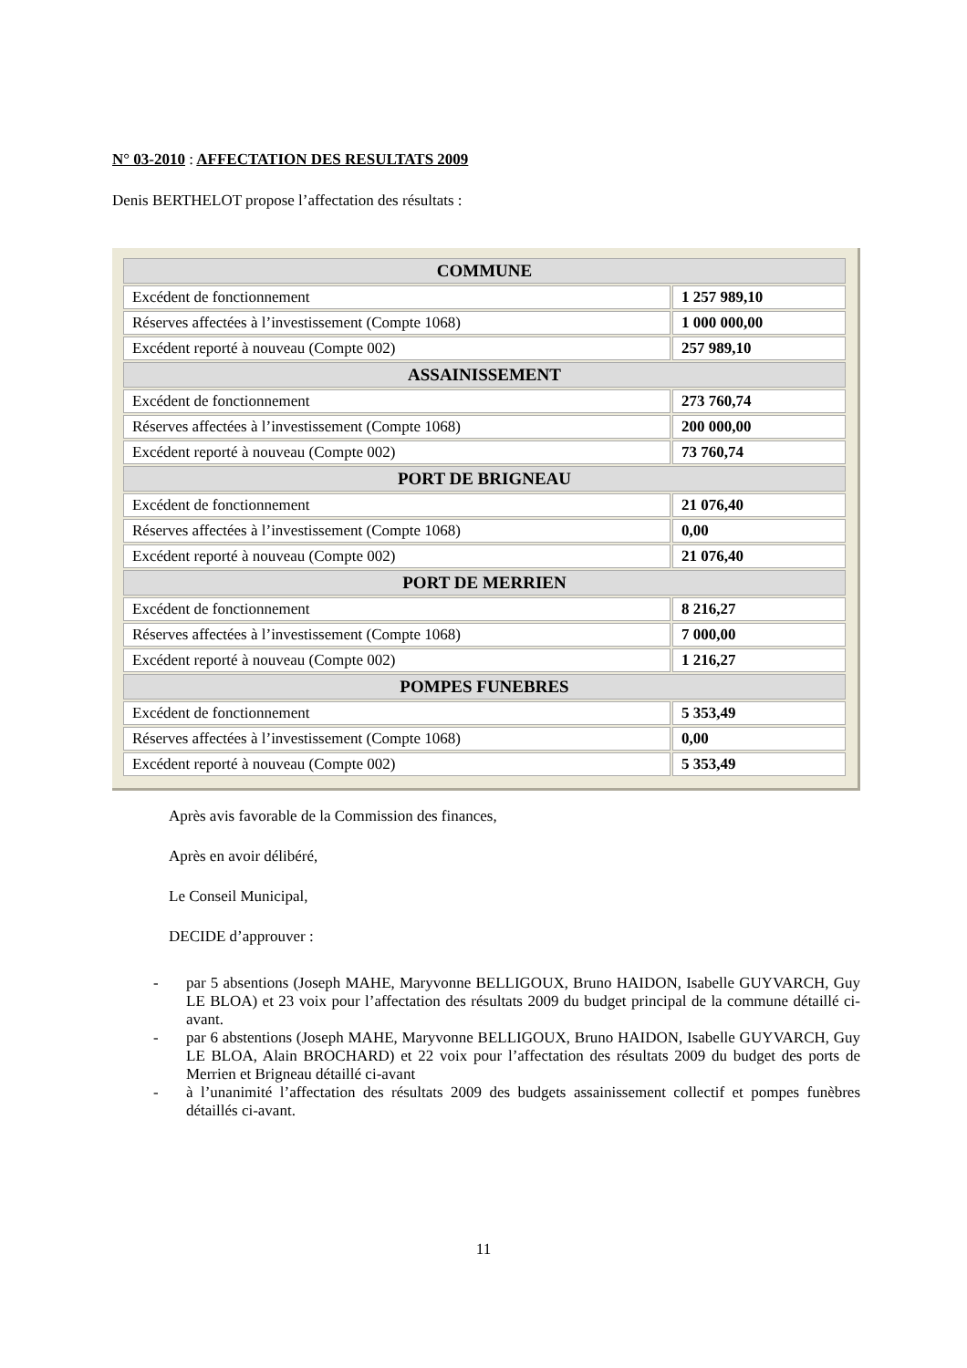N° 03-2010 : AFFECTATION DES RESULTATS 2009
Denis BERTHELOT propose l’affectation des résultats :
| COMMUNE | |
| --- | --- |
| Excédent de fonctionnement | 1 257 989,10 |
| Réserves affectées à l’investissement (Compte 1068) | 1 000 000,00 |
| Excédent reporté à nouveau (Compte 002) | 257 989,10 |
| ASSAINISSEMENT | |
| Excédent de fonctionnement | 273 760,74 |
| Réserves affectées à l’investissement (Compte 1068) | 200 000,00 |
| Excédent reporté à nouveau (Compte 002) | 73 760,74 |
| PORT DE BRIGNEAU | |
| Excédent de fonctionnement | 21 076,40 |
| Réserves affectées à l’investissement (Compte 1068) | 0,00 |
| Excédent reporté à nouveau (Compte 002) | 21 076,40 |
| PORT DE MERRIEN | |
| Excédent de fonctionnement | 8 216,27 |
| Réserves affectées à l’investissement (Compte 1068) | 7 000,00 |
| Excédent reporté à nouveau (Compte 002) | 1 216,27 |
| POMPES FUNEBRES | |
| Excédent de fonctionnement | 5 353,49 |
| Réserves affectées à l’investissement (Compte 1068) | 0,00 |
| Excédent reporté à nouveau (Compte 002) | 5 353,49 |
Après avis favorable de la Commission des finances,
Après en avoir délibéré,
Le Conseil Municipal,
DECIDE d’approuver :
- par 5 absentions (Joseph MAHE, Maryvonne BELLIGOUX, Bruno HAIDON, Isabelle GUYVARCH, Guy LE BLOA) et 23 voix pour l’affectation des résultats 2009 du budget principal de la commune détaillé ci-avant.
- par 6 abstentions (Joseph MAHE, Maryvonne BELLIGOUX, Bruno HAIDON, Isabelle GUYVARCH, Guy LE BLOA, Alain BROCHARD) et 22 voix pour l’affectation des résultats 2009 du budget des ports de Merrien et Brigneau détaillé ci-avant
- à l’unanimité l’affectation des résultats 2009 des budgets assainissement collectif et pompes funèbres détaillés ci-avant.
11